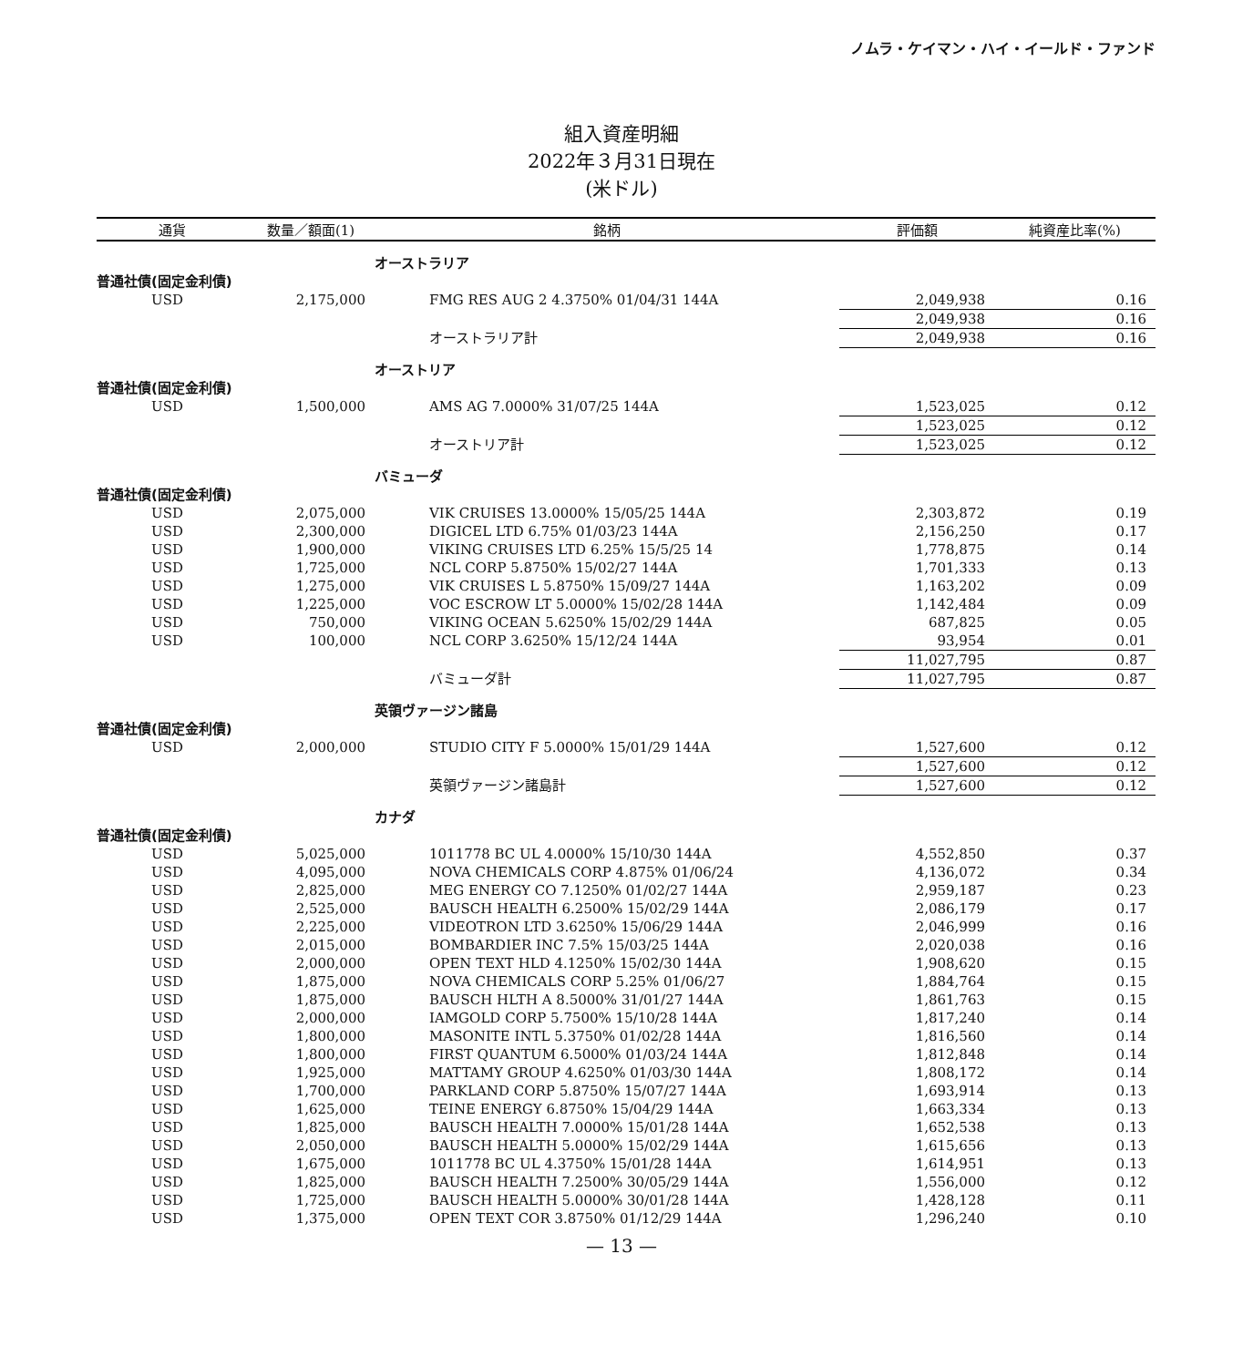ノムラ・ケイマン・ハイ・イールド・ファンド
組入資産明細
2022年３月31日現在
(米ドル)
| 通貨 | 数量／額面(1) | 銘柄 | 評価額 | 純資産比率(%) |
| --- | --- | --- | --- | --- |
| | | オーストラリア | | |
| 普通社債(固定金利債) | | | | |
| USD | 2,175,000 | FMG RES AUG 2 4.3750% 01/04/31 144A | 2,049,938 | 0.16 |
| | | | 2,049,938 | 0.16 |
| | | オーストラリア計 | 2,049,938 | 0.16 |
| | | オーストリア | | |
| 普通社債(固定金利債) | | | | |
| USD | 1,500,000 | AMS AG 7.0000% 31/07/25 144A | 1,523,025 | 0.12 |
| | | | 1,523,025 | 0.12 |
| | | オーストリア計 | 1,523,025 | 0.12 |
| | | バミューダ | | |
| 普通社債(固定金利債) | | | | |
| USD | 2,075,000 | VIK CRUISES 13.0000% 15/05/25 144A | 2,303,872 | 0.19 |
| USD | 2,300,000 | DIGICEL LTD 6.75% 01/03/23 144A | 2,156,250 | 0.17 |
| USD | 1,900,000 | VIKING CRUISES LTD 6.25% 15/5/25 14 | 1,778,875 | 0.14 |
| USD | 1,725,000 | NCL CORP 5.8750% 15/02/27 144A | 1,701,333 | 0.13 |
| USD | 1,275,000 | VIK CRUISES L 5.8750% 15/09/27 144A | 1,163,202 | 0.09 |
| USD | 1,225,000 | VOC ESCROW LT 5.0000% 15/02/28 144A | 1,142,484 | 0.09 |
| USD | 750,000 | VIKING OCEAN 5.6250% 15/02/29 144A | 687,825 | 0.05 |
| USD | 100,000 | NCL CORP 3.6250% 15/12/24 144A | 93,954 | 0.01 |
| | | | 11,027,795 | 0.87 |
| | | バミューダ計 | 11,027,795 | 0.87 |
| | | 英領ヴァージン諸島 | | |
| 普通社債(固定金利債) | | | | |
| USD | 2,000,000 | STUDIO CITY F 5.0000% 15/01/29 144A | 1,527,600 | 0.12 |
| | | | 1,527,600 | 0.12 |
| | | 英領ヴァージン諸島計 | 1,527,600 | 0.12 |
| | | カナダ | | |
| 普通社債(固定金利債) | | | | |
| USD | 5,025,000 | 1011778 BC UL 4.0000% 15/10/30 144A | 4,552,850 | 0.37 |
| USD | 4,095,000 | NOVA CHEMICALS CORP 4.875% 01/06/24 | 4,136,072 | 0.34 |
| USD | 2,825,000 | MEG ENERGY CO 7.1250% 01/02/27 144A | 2,959,187 | 0.23 |
| USD | 2,525,000 | BAUSCH HEALTH 6.2500% 15/02/29 144A | 2,086,179 | 0.17 |
| USD | 2,225,000 | VIDEOTRON LTD 3.6250% 15/06/29 144A | 2,046,999 | 0.16 |
| USD | 2,015,000 | BOMBARDIER INC 7.5% 15/03/25 144A | 2,020,038 | 0.16 |
| USD | 2,000,000 | OPEN TEXT HLD 4.1250% 15/02/30 144A | 1,908,620 | 0.15 |
| USD | 1,875,000 | NOVA CHEMICALS CORP 5.25% 01/06/27 | 1,884,764 | 0.15 |
| USD | 1,875,000 | BAUSCH HLTH A 8.5000% 31/01/27 144A | 1,861,763 | 0.15 |
| USD | 2,000,000 | IAMGOLD CORP 5.7500% 15/10/28 144A | 1,817,240 | 0.14 |
| USD | 1,800,000 | MASONITE INTL 5.3750% 01/02/28 144A | 1,816,560 | 0.14 |
| USD | 1,800,000 | FIRST QUANTUM 6.5000% 01/03/24 144A | 1,812,848 | 0.14 |
| USD | 1,925,000 | MATTAMY GROUP 4.6250% 01/03/30 144A | 1,808,172 | 0.14 |
| USD | 1,700,000 | PARKLAND CORP 5.8750% 15/07/27 144A | 1,693,914 | 0.13 |
| USD | 1,625,000 | TEINE ENERGY 6.8750% 15/04/29 144A | 1,663,334 | 0.13 |
| USD | 1,825,000 | BAUSCH HEALTH 7.0000% 15/01/28 144A | 1,652,538 | 0.13 |
| USD | 2,050,000 | BAUSCH HEALTH 5.0000% 15/02/29 144A | 1,615,656 | 0.13 |
| USD | 1,675,000 | 1011778 BC UL 4.3750% 15/01/28 144A | 1,614,951 | 0.13 |
| USD | 1,825,000 | BAUSCH HEALTH 7.2500% 30/05/29 144A | 1,556,000 | 0.12 |
| USD | 1,725,000 | BAUSCH HEALTH 5.0000% 30/01/28 144A | 1,428,128 | 0.11 |
| USD | 1,375,000 | OPEN TEXT COR 3.8750% 01/12/29 144A | 1,296,240 | 0.10 |
— 13 —